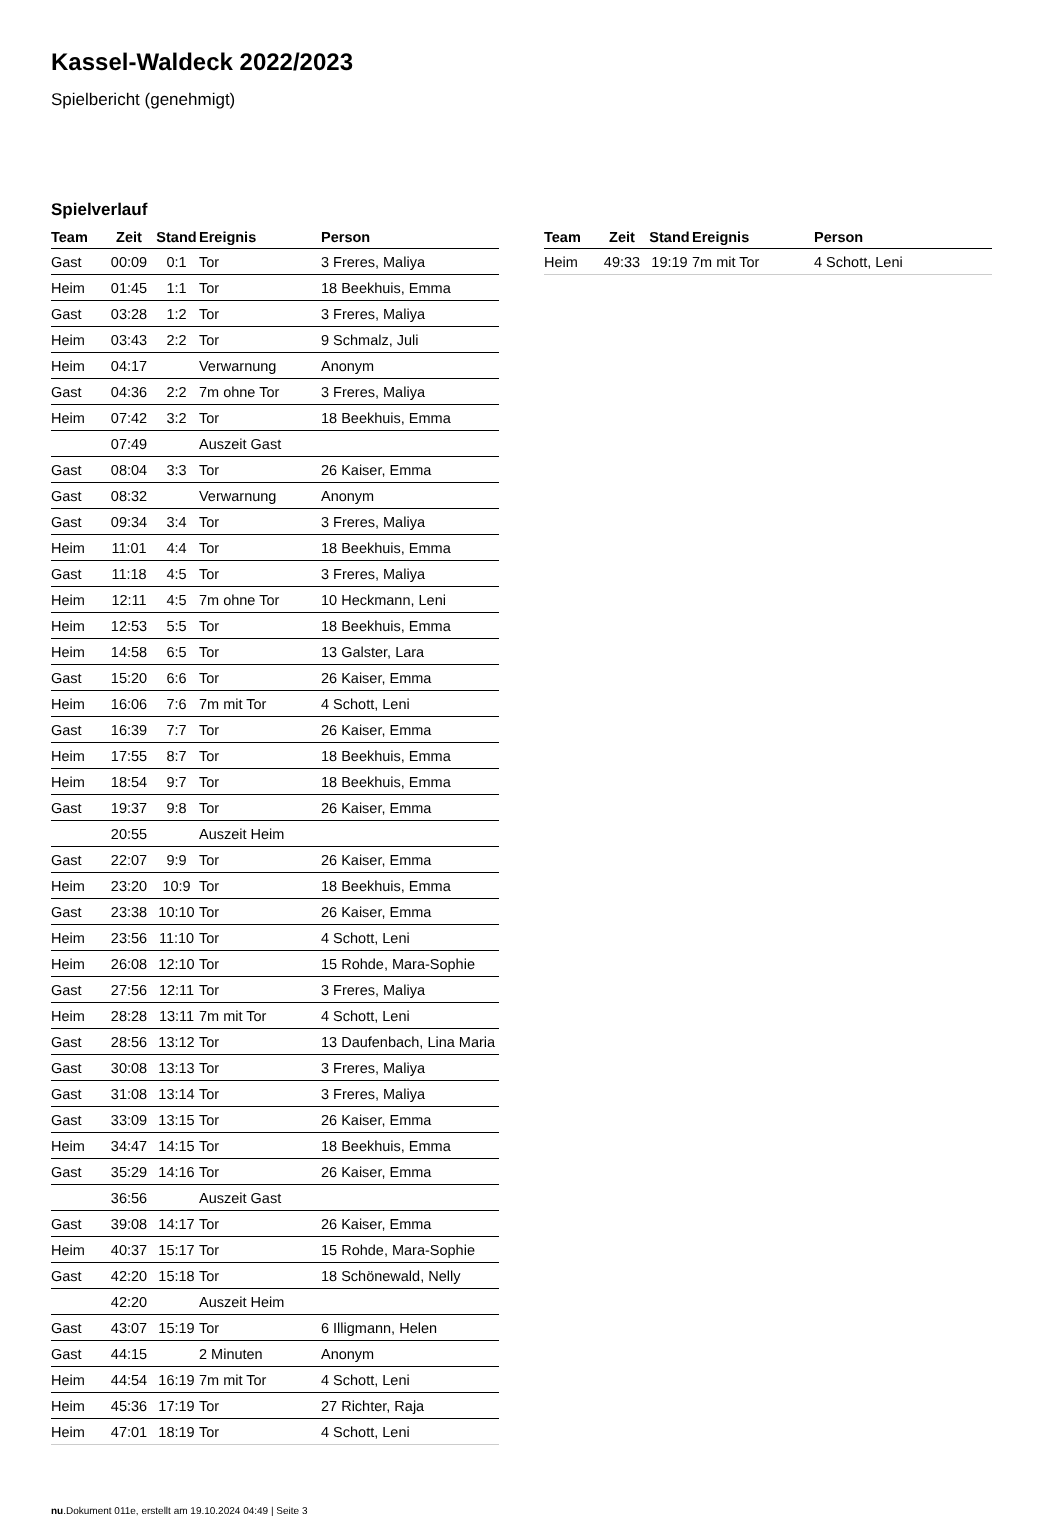Kassel-Waldeck 2022/2023
Spielbericht (genehmigt)
Spielverlauf
| Team | Zeit | Stand | Ereignis | Person |
| --- | --- | --- | --- | --- |
| Gast | 00:09 | 0:1 | Tor | 3 Freres, Maliya |
| Heim | 01:45 | 1:1 | Tor | 18 Beekhuis, Emma |
| Gast | 03:28 | 1:2 | Tor | 3 Freres, Maliya |
| Heim | 03:43 | 2:2 | Tor | 9 Schmalz, Juli |
| Heim | 04:17 | | Verwarnung | Anonym |
| Gast | 04:36 | 2:2 | 7m ohne Tor | 3 Freres, Maliya |
| Heim | 07:42 | 3:2 | Tor | 18 Beekhuis, Emma |
| | 07:49 | | Auszeit Gast | |
| Gast | 08:04 | 3:3 | Tor | 26 Kaiser, Emma |
| Gast | 08:32 | | Verwarnung | Anonym |
| Gast | 09:34 | 3:4 | Tor | 3 Freres, Maliya |
| Heim | 11:01 | 4:4 | Tor | 18 Beekhuis, Emma |
| Gast | 11:18 | 4:5 | Tor | 3 Freres, Maliya |
| Heim | 12:11 | 4:5 | 7m ohne Tor | 10 Heckmann, Leni |
| Heim | 12:53 | 5:5 | Tor | 18 Beekhuis, Emma |
| Heim | 14:58 | 6:5 | Tor | 13 Galster, Lara |
| Gast | 15:20 | 6:6 | Tor | 26 Kaiser, Emma |
| Heim | 16:06 | 7:6 | 7m mit Tor | 4 Schott, Leni |
| Gast | 16:39 | 7:7 | Tor | 26 Kaiser, Emma |
| Heim | 17:55 | 8:7 | Tor | 18 Beekhuis, Emma |
| Heim | 18:54 | 9:7 | Tor | 18 Beekhuis, Emma |
| Gast | 19:37 | 9:8 | Tor | 26 Kaiser, Emma |
| | 20:55 | | Auszeit Heim | |
| Gast | 22:07 | 9:9 | Tor | 26 Kaiser, Emma |
| Heim | 23:20 | 10:9 | Tor | 18 Beekhuis, Emma |
| Gast | 23:38 | 10:10 | Tor | 26 Kaiser, Emma |
| Heim | 23:56 | 11:10 | Tor | 4 Schott, Leni |
| Heim | 26:08 | 12:10 | Tor | 15 Rohde, Mara-Sophie |
| Gast | 27:56 | 12:11 | Tor | 3 Freres, Maliya |
| Heim | 28:28 | 13:11 | 7m mit Tor | 4 Schott, Leni |
| Gast | 28:56 | 13:12 | Tor | 13 Daufenbach, Lina Maria |
| Gast | 30:08 | 13:13 | Tor | 3 Freres, Maliya |
| Gast | 31:08 | 13:14 | Tor | 3 Freres, Maliya |
| Gast | 33:09 | 13:15 | Tor | 26 Kaiser, Emma |
| Heim | 34:47 | 14:15 | Tor | 18 Beekhuis, Emma |
| Gast | 35:29 | 14:16 | Tor | 26 Kaiser, Emma |
| | 36:56 | | Auszeit Gast | |
| Gast | 39:08 | 14:17 | Tor | 26 Kaiser, Emma |
| Heim | 40:37 | 15:17 | Tor | 15 Rohde, Mara-Sophie |
| Gast | 42:20 | 15:18 | Tor | 18 Schönewald, Nelly |
| | 42:20 | | Auszeit Heim | |
| Gast | 43:07 | 15:19 | Tor | 6 Illigmann, Helen |
| Gast | 44:15 | | 2 Minuten | Anonym |
| Heim | 44:54 | 16:19 | 7m mit Tor | 4 Schott, Leni |
| Heim | 45:36 | 17:19 | Tor | 27 Richter, Raja |
| Heim | 47:01 | 18:19 | Tor | 4 Schott, Leni |
| Team | Zeit | Stand | Ereignis | Person |
| --- | --- | --- | --- | --- |
| Heim | 49:33 | 19:19 | 7m mit Tor | 4 Schott, Leni |
nu.Dokument 011e, erstellt am 19.10.2024 04:49 | Seite 3